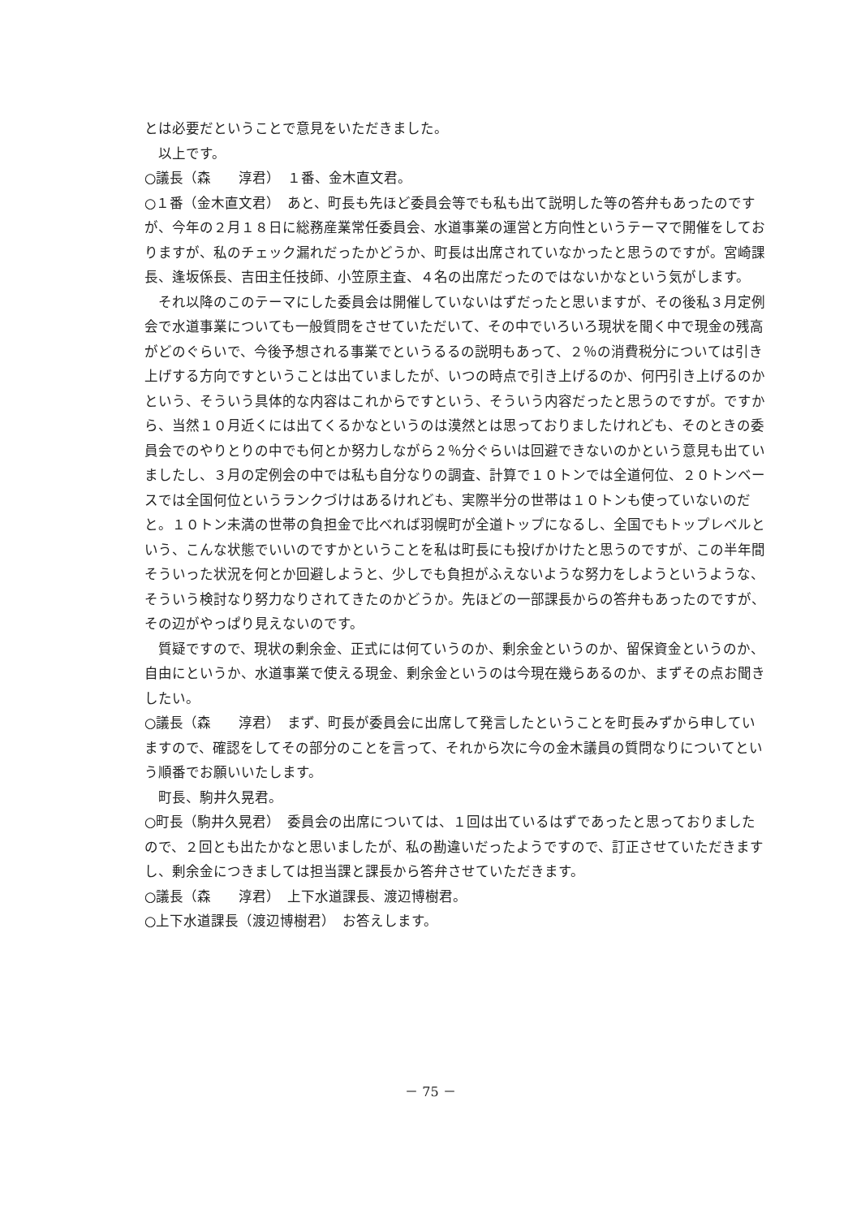とは必要だということで意見をいただきました。
　以上です。
○議長（森　　淳君）　１番、金木直文君。
○１番（金木直文君）　あと、町長も先ほど委員会等でも私も出て説明した等の答弁もあったのですが、今年の２月１８日に総務産業常任委員会、水道事業の運営と方向性というテーマで開催をしておりますが、私のチェック漏れだったかどうか、町長は出席されていなかったと思うのですが。宮崎課長、逢坂係長、吉田主任技師、小笠原主査、４名の出席だったのではないかなという気がします。
　それ以降のこのテーマにした委員会は開催していないはずだったと思いますが、その後私３月定例会で水道事業についても一般質問をさせていただいて、その中でいろいろ現状を聞く中で現金の残高がどのぐらいで、今後予想される事業でというるるの説明もあって、２％の消費税分については引き上げする方向ですということは出ていましたが、いつの時点で引き上げるのか、何円引き上げるのかという、そういう具体的な内容はこれからですという、そういう内容だったと思うのですが。ですから、当然１０月近くには出てくるかなというのは漠然とは思っておりましたけれども、そのときの委員会でのやりとりの中でも何とか努力しながら２％分ぐらいは回避できないのかという意見も出ていましたし、３月の定例会の中では私も自分なりの調査、計算で１０トンでは全道何位、２０トンベースでは全国何位というランクづけはあるけれども、実際半分の世帯は１０トンも使っていないのだと。１０トン未満の世帯の負担金で比べれば羽幌町が全道トップになるし、全国でもトップレベルという、こんな状態でいいのですかということを私は町長にも投げかけたと思うのですが、この半年間そういった状況を何とか回避しようと、少しでも負担がふえないような努力をしようというような、そういう検討なり努力なりされてきたのかどうか。先ほどの一部課長からの答弁もあったのですが、その辺がやっぱり見えないのです。
　質疑ですので、現状の剰余金、正式には何ていうのか、剰余金というのか、留保資金というのか、自由にというか、水道事業で使える現金、剰余金というのは今現在幾らあるのか、まずその点お聞きしたい。
○議長（森　　淳君）　まず、町長が委員会に出席して発言したということを町長みずから申していますので、確認をしてその部分のことを言って、それから次に今の金木議員の質問なりについてという順番でお願いいたします。
　町長、駒井久晃君。
○町長（駒井久晃君）　委員会の出席については、１回は出ているはずであったと思っておりましたので、２回とも出たかなと思いましたが、私の勘違いだったようですので、訂正させていただきますし、剰余金につきましては担当課と課長から答弁させていただきます。
○議長（森　　淳君）　上下水道課長、渡辺博樹君。
○上下水道課長（渡辺博樹君）　お答えします。
－ 75 －